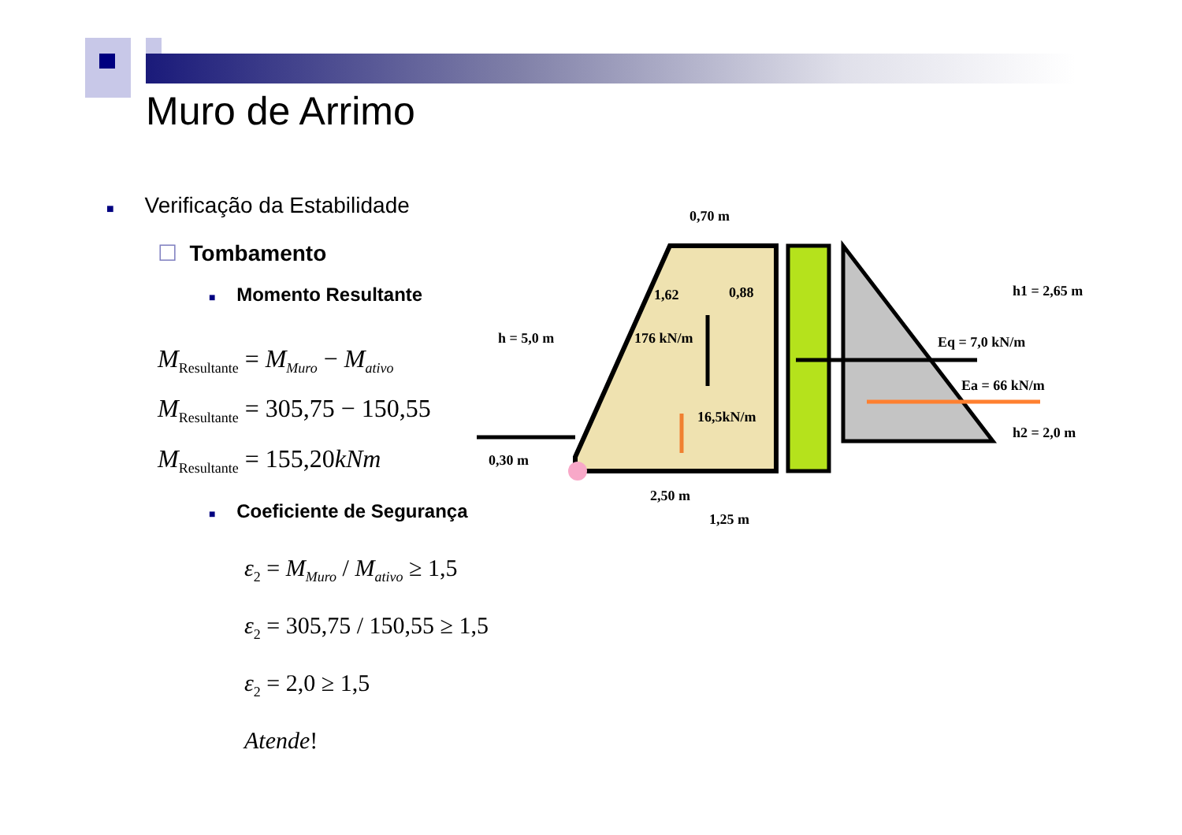Muro de Arrimo
■ Verificação da Estabilidade
☐ Tombamento
■ Momento Resultante
M<sub>Resultante</sub> = M<sub>Muro</sub> − M<sub>ativo</sub>
M<sub>Resultante</sub> = 305,75 − 150,55
M<sub>Resultante</sub> = 155,20kNm
■ Coeficiente de Segurança
ε<sub>2</sub> = M<sub>Muro</sub> / M<sub>ativo</sub> ≥ 1,5
ε<sub>2</sub> = 305,75 / 150,55 ≥ 1,5
ε<sub>2</sub> = 2,0 ≥ 1,5
Atende!
0,70 m
1,62
0,88
h = 5,0 m
176 kN/m
16,5kN/m
0,30 m
2,50 m
1,25 m
h1 = 2,65 m
Eq = 7,0 kN/m
Ea = 66 kN/m
h2 = 2,0 m